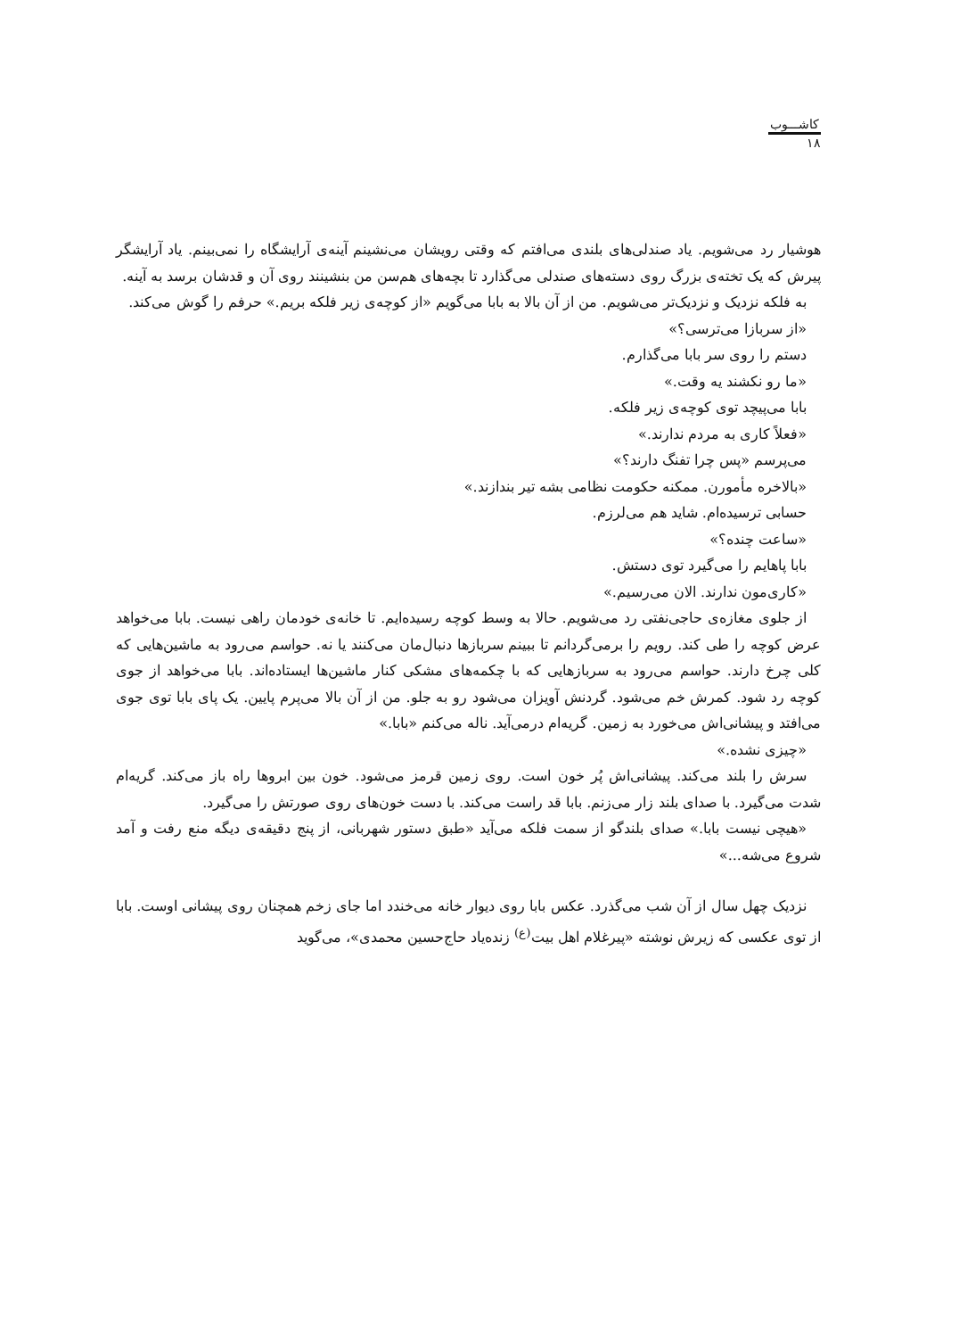کاشـــوب
۱۸
هوشیار رد می‌شویم. یاد صندلی‌های بلندی می‌افتم که وقتی رویشان می‌نشینم آینه‌ی آرایشگاه را نمی‌بینم. یاد آرایشگر پیرش که یک تخته‌ی بزرگ روی دسته‌های صندلی می‌گذارد تا بچه‌های هم‌سن من بنشینند روی آن و قدشان برسد به آینه.
به فلکه نزدیک و نزدیک‌تر می‌شویم. من از آن بالا به بابا می‌گویم «از کوچه‌ی زیر فلکه بریم.» حرفم را گوش می‌کند.
«از سربازا می‌ترسی؟»
دستم را روی سر بابا می‌گذارم.
«ما رو نکشند یه وقت.»
بابا می‌پیچد توی کوچه‌ی زیر فلکه.
«فعلاً کاری به مردم ندارند.»
می‌پرسم «پس چرا تفنگ دارند؟»
«بالاخره مأمورن. ممکنه حکومت نظامی بشه تیر بندازند.»
حسابی ترسیده‌ام. شاید هم می‌لرزم.
«ساعت چنده؟»
بابا پاهایم را می‌گیرد توی دستش.
«کاری‌مون ندارند. الان می‌رسیم.»
از جلوی مغازه‌ی حاجی‌نفتی رد می‌شویم. حالا به وسط کوچه رسیده‌ایم. تا خانه‌ی خودمان راهی نیست. بابا می‌خواهد عرض کوچه را طی کند. رویم را برمی‌گردانم تا ببینم سربازها دنبال‌مان می‌کنند یا نه. حواسم می‌رود به ماشین‌هایی که کلی چرخ دارند. حواسم می‌رود به سربازهایی که با چکمه‌های مشکی کنار ماشین‌ها ایستاده‌اند. بابا می‌خواهد از جوی کوچه رد شود. کمرش خم می‌شود. گردنش آویزان می‌شود رو به جلو. من از آن بالا می‌پرم پایین. یک پای بابا توی جوی می‌افتد و پیشانی‌اش می‌خورد به زمین. گریه‌ام درمی‌آید. ناله می‌کنم «بابا.»
«چیزی نشده.»
سرش را بلند می‌کند. پیشانی‌اش پُر خون است. روی زمین قرمز می‌شود. خون بین ابروها راه باز می‌کند. گریه‌ام شدت می‌گیرد. با صدای بلند زار می‌زنم. بابا قد راست می‌کند. با دست خون‌های روی صورتش را می‌گیرد.
«هیچی نیست بابا.» صدای بلندگو از سمت فلکه می‌آید «طبق دستور شهربانی، از پنج دقیقه‌ی دیگه منع رفت و آمد شروع می‌شه...»
نزدیک چهل سال از آن شب می‌گذرد. عکس بابا روی دیوار خانه می‌خندد اما جای زخم همچنان روی پیشانی اوست. بابا از توی عکسی که زیرش نوشته «پیرغلام اهل بیت<sup>(ع)</sup> زنده‌یاد حاج‌حسین محمدی»، می‌گوید